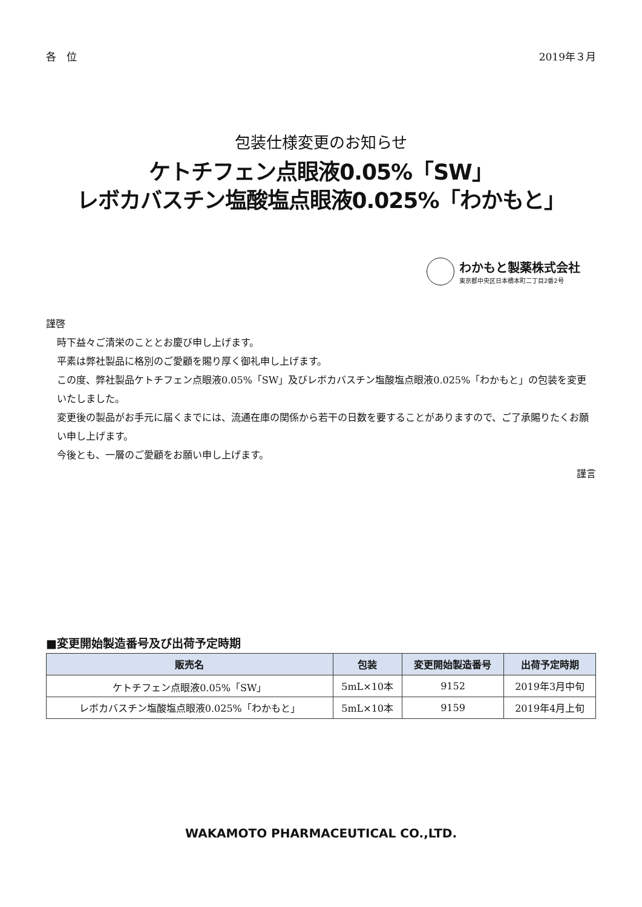各　位 2019年３月
包装仕様変更のお知らせ
ケトチフェン点眼液0.05%「SW」
レボカバスチン塩酸塩点眼液0.025%「わかもと」
わかもと製薬株式会社
東京都中央区日本橋本町二丁目2番2号
謹啓
時下益々ご清栄のこととお慶び申し上げます。
平素は弊社製品に格別のご愛顧を賜り厚く御礼申し上げます。
この度、弊社製品ケトチフェン点眼液0.05%「SW」及びレボカバスチン塩酸塩点眼液0.025%「わかもと」の包装を変更いたしました。
変更後の製品がお手元に届くまでには、流通在庫の関係から若干の日数を要することがありますので、ご了承賜りたくお願い申し上げます。
今後とも、一層のご愛顧をお願い申し上げます。
謹言
■変更開始製造番号及び出荷予定時期
| 販売名 | 包装 | 変更開始製造番号 | 出荷予定時期 |
| --- | --- | --- | --- |
| ケトチフェン点眼液0.05%「SW」 | 5mL×10本 | 9152 | 2019年3月中旬 |
| レボカバスチン塩酸塩点眼液0.025%「わかもと」 | 5mL×10本 | 9159 | 2019年4月上旬 |
WAKAMOTO PHARMACEUTICAL CO.,LTD.